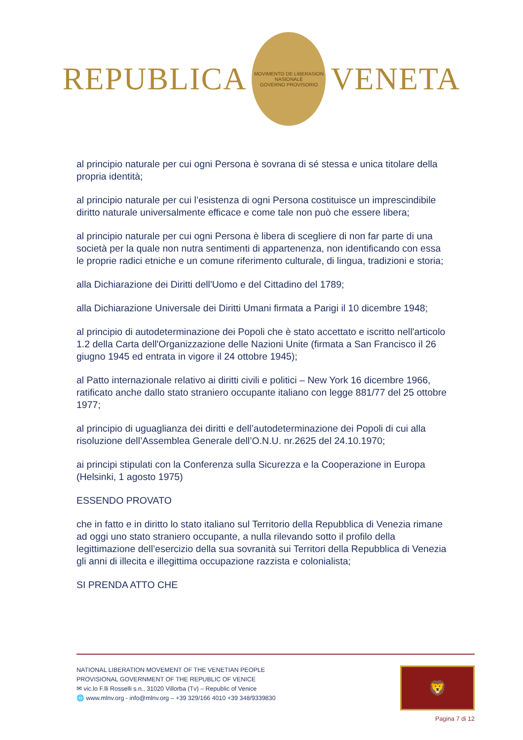REPUBLICA
MOVIMENTO DE LIBERASION NASIONALE
GOVERNO PROVISORIO
VENETA
al principio naturale per cui ogni Persona è sovrana di sé stessa e unica titolare della propria identità;
al principio naturale per cui l’esistenza di ogni Persona costituisce un imprescindibile diritto naturale universalmente efficace e come tale non può che essere libera;
al principio naturale per cui ogni Persona è libera di scegliere di non far parte di una società per la quale non nutra sentimenti di appartenenza, non identificando con essa le proprie radici etniche e un comune riferimento culturale, di lingua, tradizioni e storia;
alla Dichiarazione dei Diritti dell'Uomo e del Cittadino del 1789;
alla Dichiarazione Universale dei Diritti Umani firmata a Parigi il 10 dicembre 1948;
al principio di autodeterminazione dei Popoli che è stato accettato e iscritto nell'articolo 1.2 della Carta dell'Organizzazione delle Nazioni Unite (firmata a San Francisco il 26 giugno 1945 ed entrata in vigore il 24 ottobre 1945);
al Patto internazionale relativo ai diritti civili e politici – New York 16 dicembre 1966, ratificato anche dallo stato straniero occupante italiano con legge 881/77 del 25 ottobre 1977;
al principio di uguaglianza dei diritti e dell’autodeterminazione dei Popoli di cui alla risoluzione dell’Assemblea Generale dell’O.N.U. nr.2625 del 24.10.1970;
ai principi stipulati con la Conferenza sulla Sicurezza e la Cooperazione in Europa (Helsinki, 1 agosto 1975)
ESSENDO PROVATO
che in fatto e in diritto lo stato italiano sul Territorio della Repubblica di Venezia rimane ad oggi uno stato straniero occupante, a nulla rilevando sotto il profilo della legittimazione dell’esercizio della sua sovranità sui Territori della Repubblica di Venezia gli anni di illecita e illegittima occupazione razzista e colonialista;
SI PRENDA ATTO CHE
NATIONAL LIBERATION MOVEMENT OF THE VENETIAN PEOPLE
PROVISIONAL GOVERNMENT OF THE REPUBLIC OF VENICE
✉ vic.lo F.lli Rosselli s.n., 31020 Villorba (Tv) – Republic of Venice
🌐 www.mlnv.org - info@mlnv.org – +39 329/166 4010 +39 348/9339830
🦁
Pagina 7 di 12